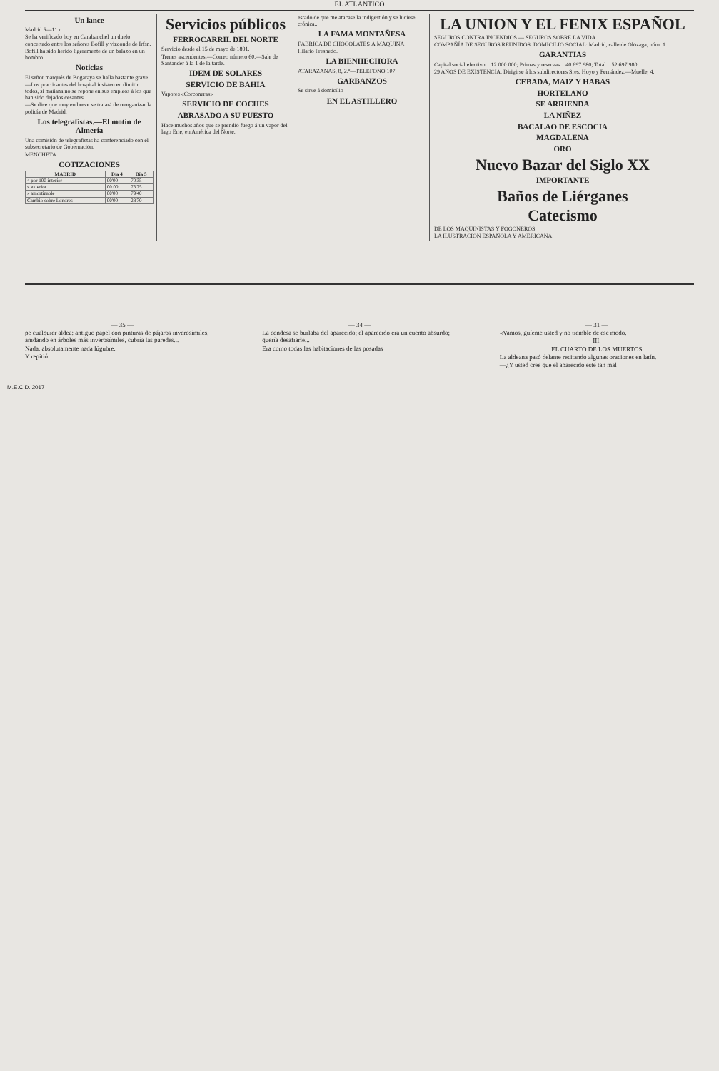EL ATLANTICO
Un lance
Madrid 5—11 n.
Se ha verificado hoy en Carabanchel un duelo concertado entre los señores Bofill y vizconde de Irfsn.
Bofill ha sido herido ligeramente de un balazo en un hombro.
Noticias
El señor marqués de Bogaraya se halla bastante grave.
—Los practicantes del hospital insisten en dimitir todos, si mañana no se repone en sus empleos á los que han sido dejados cesantes.
—Se dice que muy en breve se tratará de reorganizar la policía de Madrid.
Los telegrafistas.—El motín de Almería
Una comisión de telegrafistas ha conferenciado con el subsecretario de Gobernación.
MENCHETA.
COTIZACIONES
| MADRID | Día 4 | Día 5 |
| --- | --- | --- |
| 4 por 100 interior | 00'00 | 70'35 |
| » exterior | 00 00 | 73'75 |
| » amortizable | 00'00 | 79'40 |
| Cambio sobre Londres | 00'00 | 28'70 |
Servicios públicos
FERROCARRIL DEL NORTE
Servicio desde el 15 de mayo de 1891.
Trenes ascendentes.—Correo número 60.—Sale de Santander á la 1 de la tarde.
IDEM DE SOLARES
SERVICIO DE BAHIA
Vapores «Corconeras»
SERVICIO DE COCHES
ABRASADO A SU PUESTO
Hace muchos años que se prendió fuego á un vapor del lago Erie, en América del Norte.
estado de que me atacase la indigestión y se hiciese crónica...
LA FAMA MONTAÑESA
FÁBRICA DE CHOCOLATES Á MÁQUINA
Hilario Fresnedo.
LA BIENHECHORA
ATARAZANAS, 8, 2.º—TELEFONO 107
GARBANZOS
Se sirve á domicilio
EN EL ASTILLERO
LA UNION Y EL FENIX ESPAÑOL
SEGUROS CONTRA INCENDIOS — SEGUROS SOBRE LA VIDA
COMPAÑÍA DE SEGUROS REUNIDOS. DOMICILIO SOCIAL: Madrid, calle de Olózaga, núm. 1
GARANTIAS
Capital social efectivo... 12.000.000; Primas y reservas... 40.697.980; Total... 52.697.980
29 AÑOS DE EXISTENCIA. Dirigirse á los subdirectores Sres. Hoyo y Fernández.—Muelle, 4.
CEBADA, MAIZ Y HABAS
HORTELANO
SE ARRIENDA
LA NIÑEZ
BACALAO DE ESCOCIA
MAGDALENA
ORO
Nuevo Bazar del Siglo XX
IMPORTANTE
Baños de Liérganes
Catecismo
DE LOS MAQUINISTAS Y FOGONEROS
LA ILUSTRACION ESPAÑOLA Y AMERICANA
— 35 —
pe cualquier aldea: antiguo papel con pinturas de pájaros inverosímiles, anidando en árboles más inverosímiles, cubría las paredes...
Nada, absolutamente nada lúgubre.
Y repitió:
— 34 —
La condesa se burlaba del aparecido; el aparecido era un cuento absurdo; quería desafiarle...
Era como todas las habitaciones de las posadas
— 31 —
«Vamos, guíeme usted y no tiemble de ese modo.
III.
EL CUARTO DE LOS MUERTOS
La aldeana pasó delante recitando algunas oraciones en latín.
—¿Y usted cree que el aparecido esté tan mal
M.E.C.D. 2017